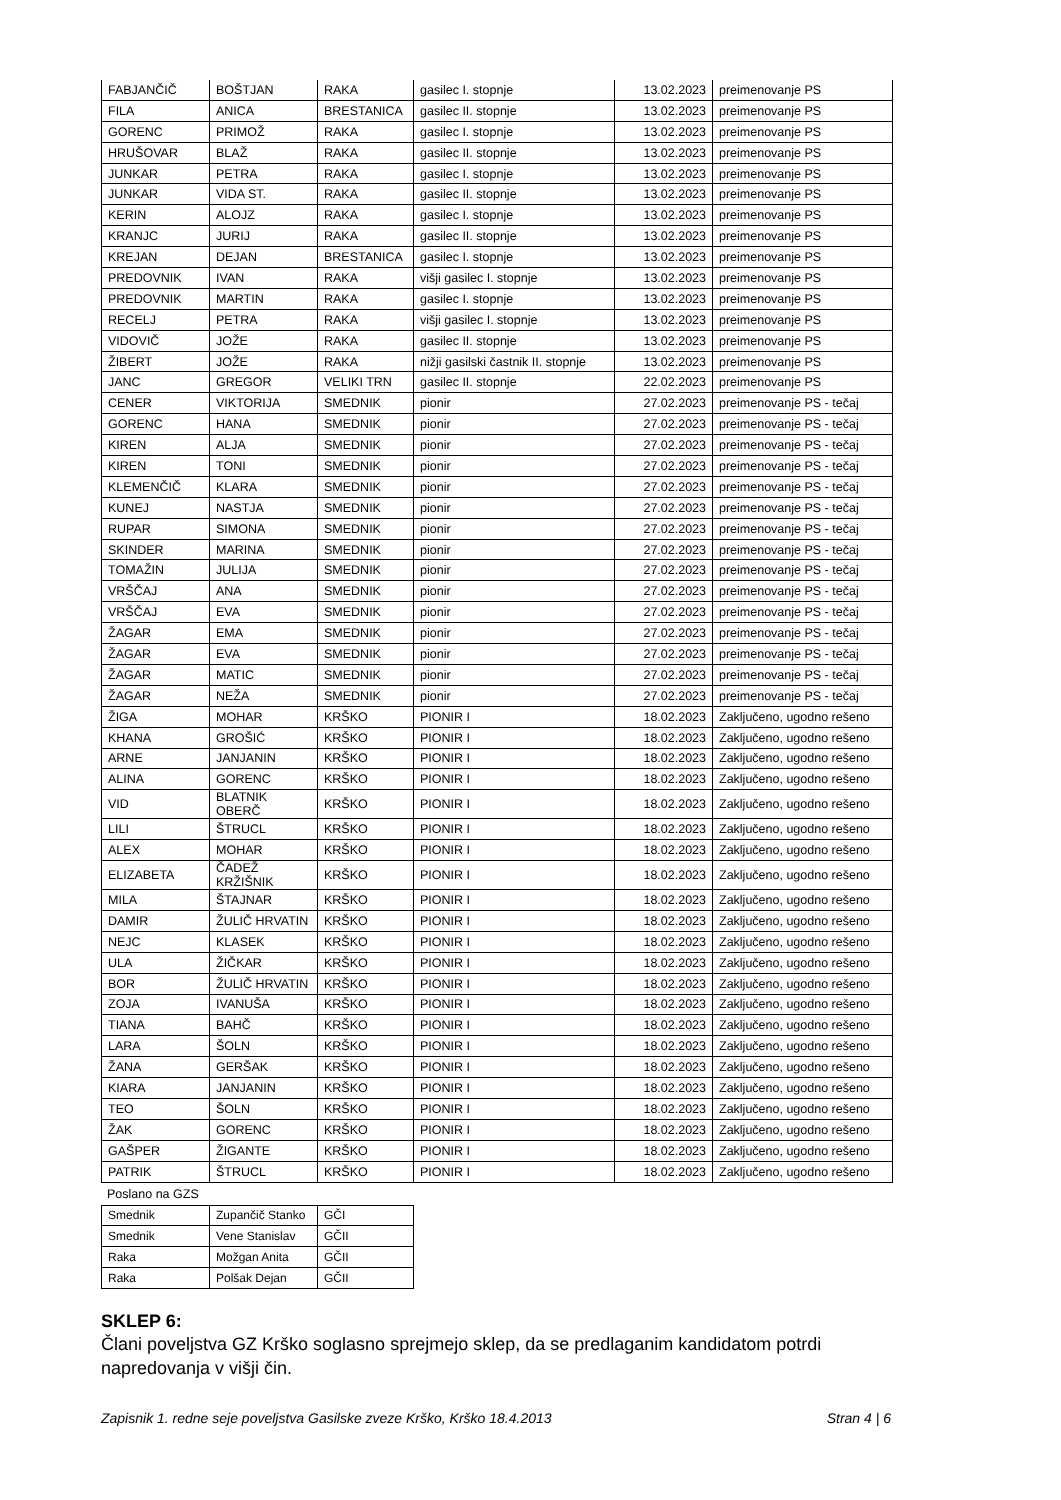| FABJANČIČ | BOŠTJAN | RAKA | gasilec I. stopnje | 13.02.2023 | preimenovanje PS |
| FILA | ANICA | BRESTANICA | gasilec II. stopnje | 13.02.2023 | preimenovanje PS |
| GORENC | PRIMOŽ | RAKA | gasilec I. stopnje | 13.02.2023 | preimenovanje PS |
| HRUŠOVAR | BLAŽ | RAKA | gasilec II. stopnje | 13.02.2023 | preimenovanje PS |
| JUNKAR | PETRA | RAKA | gasilec I. stopnje | 13.02.2023 | preimenovanje PS |
| JUNKAR | VIDA ST. | RAKA | gasilec II. stopnje | 13.02.2023 | preimenovanje PS |
| KERIN | ALOJZ | RAKA | gasilec I. stopnje | 13.02.2023 | preimenovanje PS |
| KRANJC | JURIJ | RAKA | gasilec II. stopnje | 13.02.2023 | preimenovanje PS |
| KREJAN | DEJAN | BRESTANICA | gasilec I. stopnje | 13.02.2023 | preimenovanje PS |
| PREDOVNIK | IVAN | RAKA | višji gasilec I. stopnje | 13.02.2023 | preimenovanje PS |
| PREDOVNIK | MARTIN | RAKA | gasilec I. stopnje | 13.02.2023 | preimenovanje PS |
| RECELJ | PETRA | RAKA | višji gasilec I. stopnje | 13.02.2023 | preimenovanje PS |
| VIDOVIČ | JOŽE | RAKA | gasilec II. stopnje | 13.02.2023 | preimenovanje PS |
| ŽIBERT | JOŽE | RAKA | nižji gasilski častnik II. stopnje | 13.02.2023 | preimenovanje PS |
| JANC | GREGOR | VELIKI TRN | gasilec II. stopnje | 22.02.2023 | preimenovanje PS |
| CENER | VIKTORIJA | SMEDNIK | pionir | 27.02.2023 | preimenovanje PS - tečaj |
| GORENC | HANA | SMEDNIK | pionir | 27.02.2023 | preimenovanje PS - tečaj |
| KIREN | ALJA | SMEDNIK | pionir | 27.02.2023 | preimenovanje PS - tečaj |
| KIREN | TONI | SMEDNIK | pionir | 27.02.2023 | preimenovanje PS - tečaj |
| KLEMENČIČ | KLARA | SMEDNIK | pionir | 27.02.2023 | preimenovanje PS - tečaj |
| KUNEJ | NASTJA | SMEDNIK | pionir | 27.02.2023 | preimenovanje PS - tečaj |
| RUPAR | SIMONA | SMEDNIK | pionir | 27.02.2023 | preimenovanje PS - tečaj |
| SKINDER | MARINA | SMEDNIK | pionir | 27.02.2023 | preimenovanje PS - tečaj |
| TOMAŽIN | JULIJA | SMEDNIK | pionir | 27.02.2023 | preimenovanje PS - tečaj |
| VRŠČAJ | ANA | SMEDNIK | pionir | 27.02.2023 | preimenovanje PS - tečaj |
| VRŠČAJ | EVA | SMEDNIK | pionir | 27.02.2023 | preimenovanje PS - tečaj |
| ŽAGAR | EMA | SMEDNIK | pionir | 27.02.2023 | preimenovanje PS - tečaj |
| ŽAGAR | EVA | SMEDNIK | pionir | 27.02.2023 | preimenovanje PS - tečaj |
| ŽAGAR | MATIC | SMEDNIK | pionir | 27.02.2023 | preimenovanje PS - tečaj |
| ŽAGAR | NEŽA | SMEDNIK | pionir | 27.02.2023 | preimenovanje PS - tečaj |
| ŽIGA | MOHAR | KRŠKO | PIONIR I | 18.02.2023 | Zaključeno, ugodno rešeno |
| KHANA | GROŠIĆ | KRŠKO | PIONIR I | 18.02.2023 | Zaključeno, ugodno rešeno |
| ARNE | JANJANIN | KRŠKO | PIONIR I | 18.02.2023 | Zaključeno, ugodno rešeno |
| ALINA | GORENC | KRŠKO | PIONIR I | 18.02.2023 | Zaključeno, ugodno rešeno |
| VID | BLATNIK OBERČ | KRŠKO | PIONIR I | 18.02.2023 | Zaključeno, ugodno rešeno |
| LILI | ŠTRUCL | KRŠKO | PIONIR I | 18.02.2023 | Zaključeno, ugodno rešeno |
| ALEX | MOHAR | KRŠKO | PIONIR I | 18.02.2023 | Zaključeno, ugodno rešeno |
| ELIZABETA | ČADEŽ KRŽIŠNIK | KRŠKO | PIONIR I | 18.02.2023 | Zaključeno, ugodno rešeno |
| MILA | ŠTAJNAR | KRŠKO | PIONIR I | 18.02.2023 | Zaključeno, ugodno rešeno |
| DAMIR | ŽULIČ HRVATIN | KRŠKO | PIONIR I | 18.02.2023 | Zaključeno, ugodno rešeno |
| NEJC | KLASEK | KRŠKO | PIONIR I | 18.02.2023 | Zaključeno, ugodno rešeno |
| ULA | ŽIČKAR | KRŠKO | PIONIR I | 18.02.2023 | Zaključeno, ugodno rešeno |
| BOR | ŽULIČ HRVATIN | KRŠKO | PIONIR I | 18.02.2023 | Zaključeno, ugodno rešeno |
| ZOJA | IVANUŠA | KRŠKO | PIONIR I | 18.02.2023 | Zaključeno, ugodno rešeno |
| TIANA | BAHČ | KRŠKO | PIONIR I | 18.02.2023 | Zaključeno, ugodno rešeno |
| LARA | ŠOLN | KRŠKO | PIONIR I | 18.02.2023 | Zaključeno, ugodno rešeno |
| ŽANA | GERŠAK | KRŠKO | PIONIR I | 18.02.2023 | Zaključeno, ugodno rešeno |
| KIARA | JANJANIN | KRŠKO | PIONIR I | 18.02.2023 | Zaključeno, ugodno rešeno |
| TEO | ŠOLN | KRŠKO | PIONIR I | 18.02.2023 | Zaključeno, ugodno rešeno |
| ŽAK | GORENC | KRŠKO | PIONIR I | 18.02.2023 | Zaključeno, ugodno rešeno |
| GAŠPER | ŽIGANTE | KRŠKO | PIONIR I | 18.02.2023 | Zaključeno, ugodno rešeno |
| PATRIK | ŠTRUCL | KRŠKO | PIONIR I | 18.02.2023 | Zaključeno, ugodno rešeno |
Poslano na GZS
| Smednik | Zupančič Stanko | GČI |
| Smednik | Vene Stanislav | GČII |
| Raka | Možgan Anita | GČII |
| Raka | Polšak Dejan | GČII |
SKLEP 6:
Člani poveljstva GZ Krško soglasno sprejmejo sklep, da se predlaganim kandidatom potrdi napredovanja v višji čin.
Zapisnik 1. redne seje poveljstva Gasilske zveze Krško, Krško 18.4.2013 Stran 4 | 6